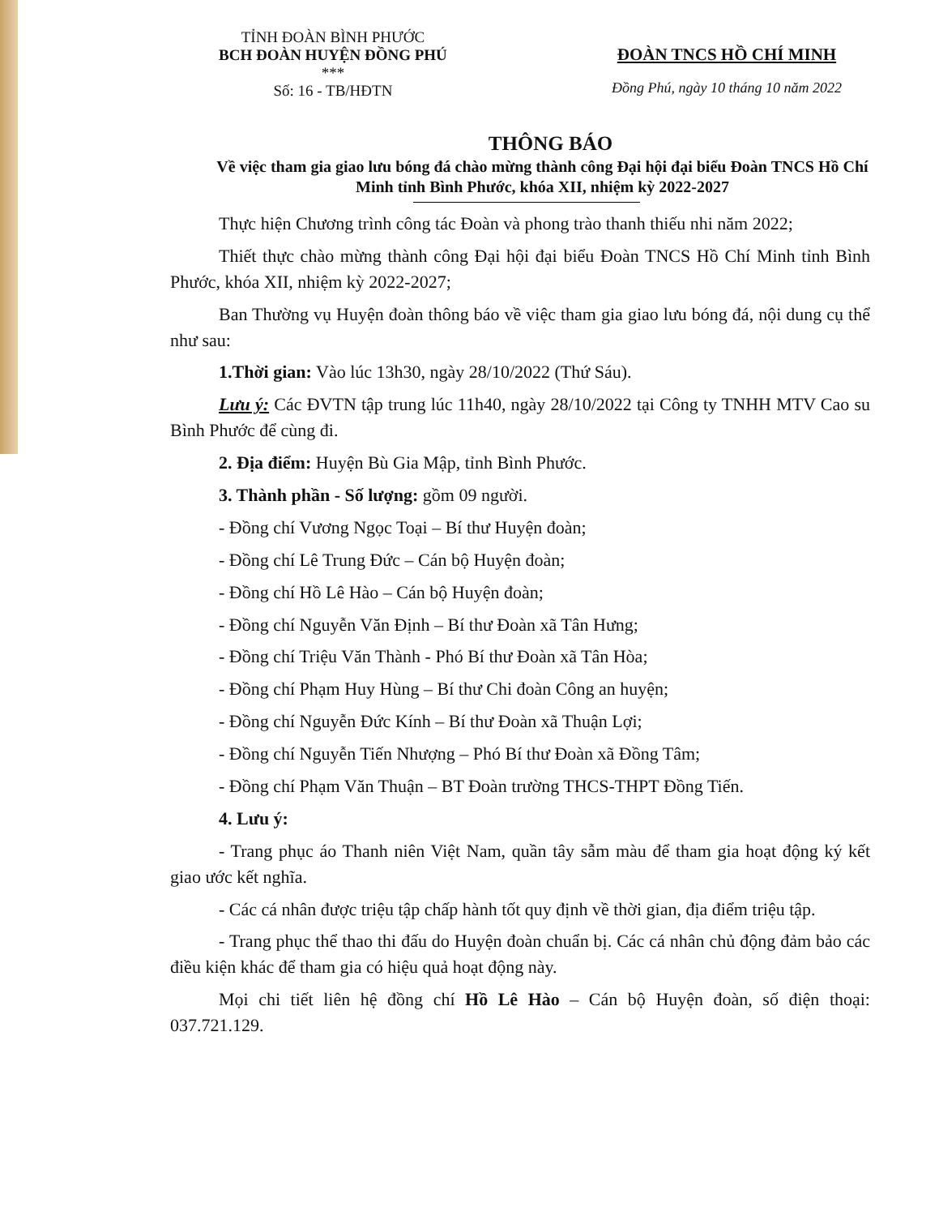TỈNH ĐOÀN BÌNH PHƯỚC
BCH ĐOÀN HUYỆN ĐỒNG PHÚ
***
Số: 16 - TB/HĐTN
ĐOÀN TNCS HỒ CHÍ MINH
Đồng Phú, ngày 10 tháng 10 năm 2022
THÔNG BÁO
Về việc tham gia giao lưu bóng đá chào mừng thành công Đại hội đại biểu Đoàn TNCS Hồ Chí Minh tỉnh Bình Phước, khóa XII, nhiệm kỳ 2022-2027
Thực hiện Chương trình công tác Đoàn và phong trào thanh thiếu nhi năm 2022;
Thiết thực chào mừng thành công Đại hội đại biểu Đoàn TNCS Hồ Chí Minh tỉnh Bình Phước, khóa XII, nhiệm kỳ 2022-2027;
Ban Thường vụ Huyện đoàn thông báo về việc tham gia giao lưu bóng đá, nội dung cụ thể như sau:
1.Thời gian: Vào lúc 13h30, ngày 28/10/2022 (Thứ Sáu).
Lưu ý: Các ĐVTN tập trung lúc 11h40, ngày 28/10/2022 tại Công ty TNHH MTV Cao su Bình Phước để cùng đi.
2. Địa điểm: Huyện Bù Gia Mập, tỉnh Bình Phước.
3. Thành phần - Số lượng: gồm 09 người.
- Đồng chí Vương Ngọc Toại – Bí thư Huyện đoàn;
- Đồng chí Lê Trung Đức – Cán bộ Huyện đoàn;
- Đồng chí Hồ Lê Hào – Cán bộ Huyện đoàn;
- Đồng chí Nguyễn Văn Định – Bí thư Đoàn xã Tân Hưng;
- Đồng chí Triệu Văn Thành - Phó Bí thư Đoàn xã Tân Hòa;
- Đồng chí Phạm Huy Hùng – Bí thư Chi đoàn Công an huyện;
- Đồng chí Nguyễn Đức Kính – Bí thư Đoàn xã Thuận Lợi;
- Đồng chí Nguyễn Tiến Nhượng – Phó Bí thư Đoàn xã Đồng Tâm;
- Đồng chí Phạm Văn Thuận – BT Đoàn trường THCS-THPT Đồng Tiến.
4. Lưu ý:
- Trang phục áo Thanh niên Việt Nam, quần tây sẫm màu để tham gia hoạt động ký kết giao ước kết nghĩa.
- Các cá nhân được triệu tập chấp hành tốt quy định về thời gian, địa điểm triệu tập.
- Trang phục thể thao thi đấu do Huyện đoàn chuẩn bị. Các cá nhân chủ động đảm bảo các điều kiện khác để tham gia có hiệu quả hoạt động này.
Mọi chi tiết liên hệ đồng chí Hồ Lê Hào – Cán bộ Huyện đoàn, số điện thoại: 037.721.129.